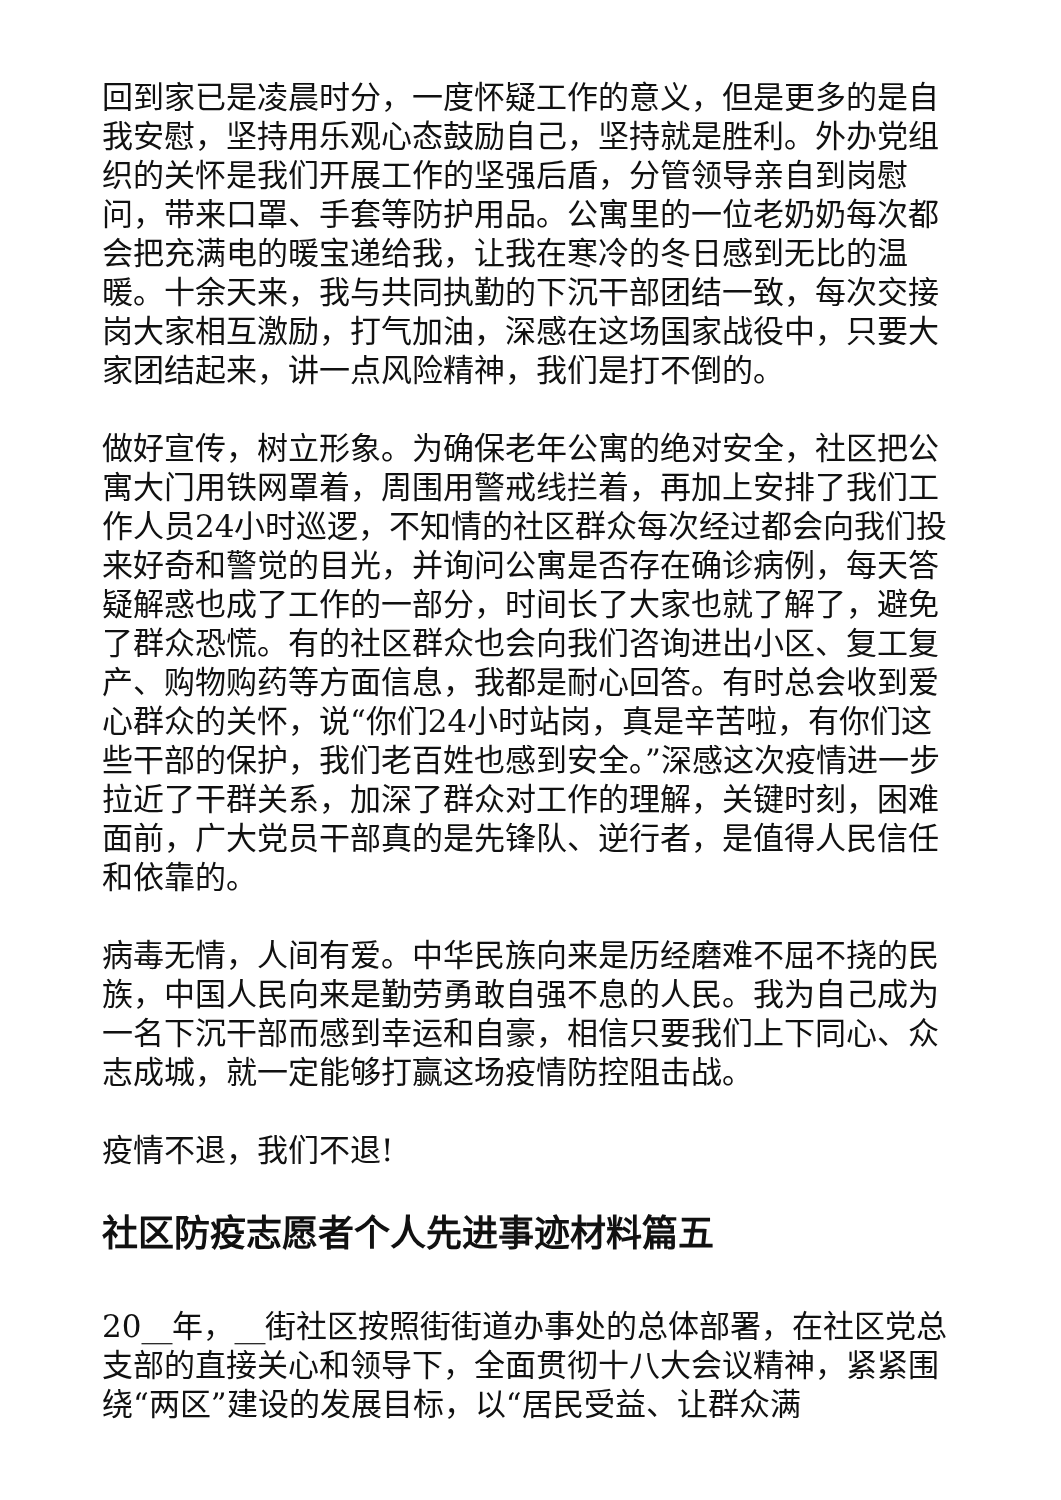回到家已是凌晨时分，一度怀疑工作的意义，但是更多的是自我安慰，坚持用乐观心态鼓励自己，坚持就是胜利。外办党组织的关怀是我们开展工作的坚强后盾，分管领导亲自到岗慰问，带来口罩、手套等防护用品。公寓里的一位老奶奶每次都会把充满电的暖宝递给我，让我在寒冷的冬日感到无比的温暖。十余天来，我与共同执勤的下沉干部团结一致，每次交接岗大家相互激励，打气加油，深感在这场国家战役中，只要大家团结起来，讲一点风险精神，我们是打不倒的。
做好宣传，树立形象。为确保老年公寓的绝对安全，社区把公寓大门用铁网罩着，周围用警戒线拦着，再加上安排了我们工作人员24小时巡逻，不知情的社区群众每次经过都会向我们投来好奇和警觉的目光，并询问公寓是否存在确诊病例，每天答疑解惑也成了工作的一部分，时间长了大家也就了解了，避免了群众恐慌。有的社区群众也会向我们咨询进出小区、复工复产、购物购药等方面信息，我都是耐心回答。有时总会收到爱心群众的关怀，说“你们24小时站岗，真是辛苦啦，有你们这些干部的保护，我们老百姓也感到安全。”深感这次疫情进一步拉近了干群关系，加深了群众对工作的理解，关键时刻，困难面前，广大党员干部真的是先锋队、逆行者，是值得人民信任和依靠的。
病毒无情，人间有爱。中华民族向来是历经磨难不屈不挠的民族，中国人民向来是勤劳勇敢自强不息的人民。我为自己成为一名下沉干部而感到幸运和自豪，相信只要我们上下同心、众志成城，就一定能够打赢这场疫情防控阻击战。
疫情不退，我们不退!
社区防疫志愿者个人先进事迹材料篇五
20__年，__街社区按照街街道办事处的总体部署，在社区党总支部的直接关心和领导下，全面贯彻十八大会议精神，紧紧围绕“两区”建设的发展目标，以“居民受益、让群众满